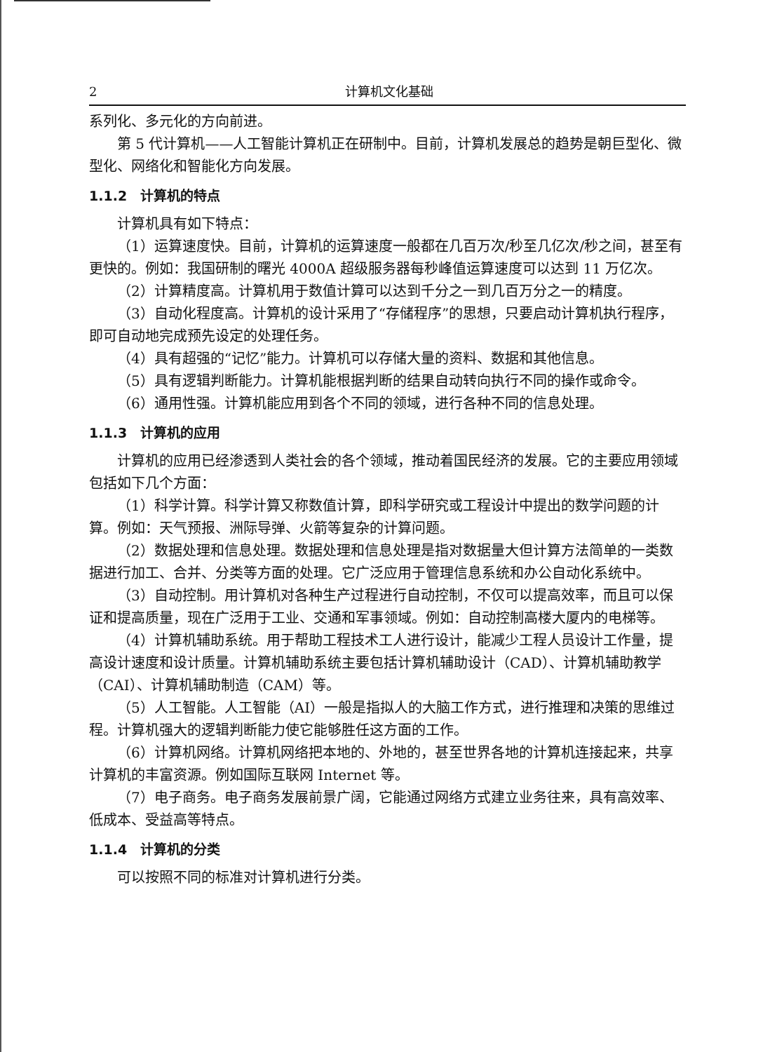2 计算机文化基础
系列化、多元化的方向前进。
第 5 代计算机——人工智能计算机正在研制中。目前，计算机发展总的趋势是朝巨型化、微型化、网络化和智能化方向发展。
1.1.2　计算机的特点
计算机具有如下特点：
（1）运算速度快。目前，计算机的运算速度一般都在几百万次/秒至几亿次/秒之间，甚至有更快的。例如：我国研制的曙光 4000A 超级服务器每秒峰值运算速度可以达到 11 万亿次。
（2）计算精度高。计算机用于数值计算可以达到千分之一到几百万分之一的精度。
（3）自动化程度高。计算机的设计采用了“存储程序”的思想，只要启动计算机执行程序，即可自动地完成预先设定的处理任务。
（4）具有超强的“记忆”能力。计算机可以存储大量的资料、数据和其他信息。
（5）具有逻辑判断能力。计算机能根据判断的结果自动转向执行不同的操作或命令。
（6）通用性强。计算机能应用到各个不同的领域，进行各种不同的信息处理。
1.1.3　计算机的应用
计算机的应用已经渗透到人类社会的各个领域，推动着国民经济的发展。它的主要应用领域包括如下几个方面：
（1）科学计算。科学计算又称数值计算，即科学研究或工程设计中提出的数学问题的计算。例如：天气预报、洲际导弹、火箭等复杂的计算问题。
（2）数据处理和信息处理。数据处理和信息处理是指对数据量大但计算方法简单的一类数据进行加工、合并、分类等方面的处理。它广泛应用于管理信息系统和办公自动化系统中。
（3）自动控制。用计算机对各种生产过程进行自动控制，不仅可以提高效率，而且可以保证和提高质量，现在广泛用于工业、交通和军事领域。例如：自动控制高楼大厦内的电梯等。
（4）计算机辅助系统。用于帮助工程技术工人进行设计，能减少工程人员设计工作量，提高设计速度和设计质量。计算机辅助系统主要包括计算机辅助设计（CAD）、计算机辅助教学（CAI）、计算机辅助制造（CAM）等。
（5）人工智能。人工智能（AI）一般是指拟人的大脑工作方式，进行推理和决策的思维过程。计算机强大的逻辑判断能力使它能够胜任这方面的工作。
（6）计算机网络。计算机网络把本地的、外地的，甚至世界各地的计算机连接起来，共享计算机的丰富资源。例如国际互联网 Internet 等。
（7）电子商务。电子商务发展前景广阔，它能通过网络方式建立业务往来，具有高效率、低成本、受益高等特点。
1.1.4　计算机的分类
可以按照不同的标准对计算机进行分类。